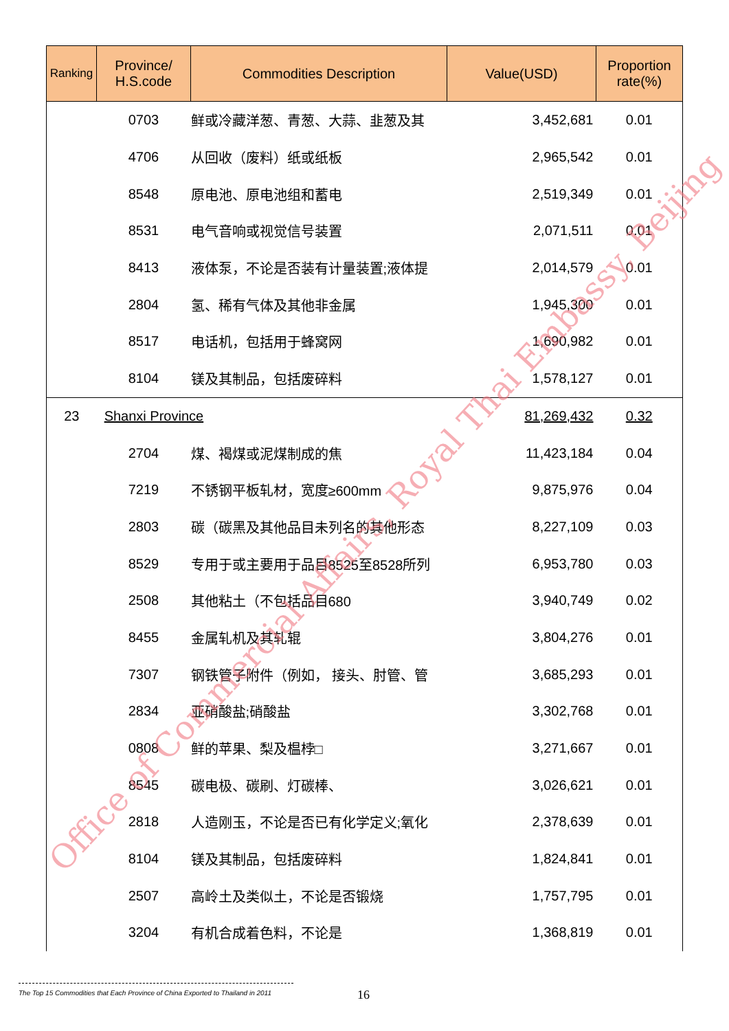| Ranking | Province/ H.S.code | Commodities Description | Value(USD) | Proportion rate(%) |
| --- | --- | --- | --- | --- |
| | 0703 | 鲜或冷藏洋葱、青葱、大蒜、韭葱及其 | 3,452,681 | 0.01 |
| | 4706 | 从回收（废料）纸或纸板 | 2,965,542 | 0.01 |
| | 8548 | 原电池、原电池组和蓄电 | 2,519,349 | 0.01 |
| | 8531 | 电气音响或视觉信号装置 | 2,071,511 | 0.01 |
| | 8413 | 液体泵，不论是否装有计量装置;液体提 | 2,014,579 | 0.01 |
| | 2804 | 氢、稀有气体及其他非金属 | 1,945,300 | 0.01 |
| | 8517 | 电话机，包括用于蜂窝网 | 1,690,982 | 0.01 |
| | 8104 | 镁及其制品，包括废碎料 | 1,578,127 | 0.01 |
| 23 | Shanxi Province | | 81,269,432 | 0.32 |
| | 2704 | 煤、褐煤或泥煤制成的焦 | 11,423,184 | 0.04 |
| | 7219 | 不锈钢平板轧材，宽度≥600mm | 9,875,976 | 0.04 |
| | 2803 | 碳（碳黑及其他品目未列名的其他形态 | 8,227,109 | 0.03 |
| | 8529 | 专用于或主要用于品目8525至8528所列 | 6,953,780 | 0.03 |
| | 2508 | 其他粘土（不包括品目680 | 3,940,749 | 0.02 |
| | 8455 | 金属轧机及其轧辊 | 3,804,276 | 0.01 |
| | 7307 | 钢铁管子附件（例如， 接头、肘管、管 | 3,685,293 | 0.01 |
| | 2834 | 亚硝酸盐;硝酸盐 | 3,302,768 | 0.01 |
| | 0808 | 鲜的苹果、梨及榅桲□ | 3,271,667 | 0.01 |
| | 8545 | 碳电极、碳刷、灯碳棒、 | 3,026,621 | 0.01 |
| | 2818 | 人造刚玉，不论是否已有化学定义;氧化 | 2,378,639 | 0.01 |
| | 8104 | 镁及其制品，包括废碎料 | 1,824,841 | 0.01 |
| | 2507 | 高岭土及类似土，不论是否锻烧 | 1,757,795 | 0.01 |
| | 3204 | 有机合成着色料，不论是 | 1,368,819 | 0.01 |
Office of Commercial Affairs, Royal Thai Embassy, Beijing
The Top 15 Commodities that Each Province of China Exported to Thailand in 2011
16